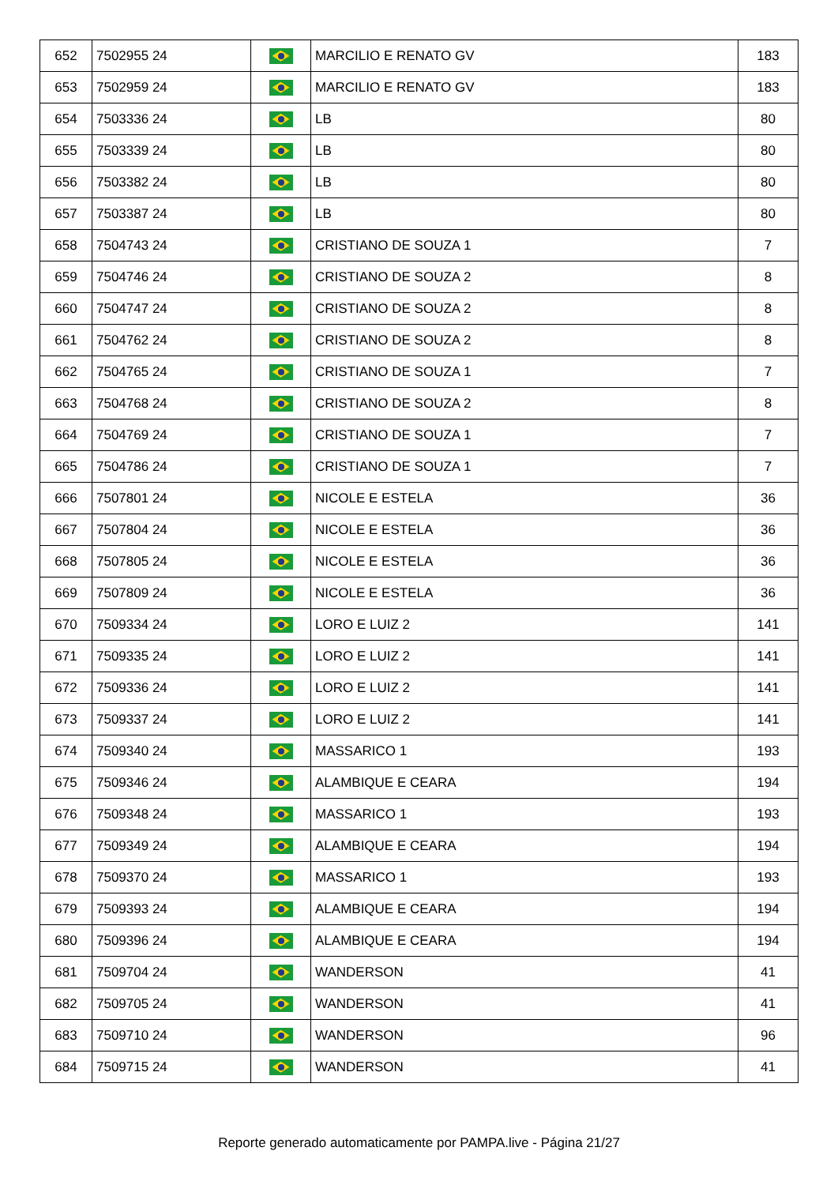| 652 | 7502955 24 | | MARCILIO E RENATO GV | 183 |
| 653 | 7502959 24 | | MARCILIO E RENATO GV | 183 |
| 654 | 7503336 24 | | LB | 80 |
| 655 | 7503339 24 | | LB | 80 |
| 656 | 7503382 24 | | LB | 80 |
| 657 | 7503387 24 | | LB | 80 |
| 658 | 7504743 24 | | CRISTIANO DE SOUZA 1 | 7 |
| 659 | 7504746 24 | | CRISTIANO DE SOUZA 2 | 8 |
| 660 | 7504747 24 | | CRISTIANO DE SOUZA 2 | 8 |
| 661 | 7504762 24 | | CRISTIANO DE SOUZA 2 | 8 |
| 662 | 7504765 24 | | CRISTIANO DE SOUZA 1 | 7 |
| 663 | 7504768 24 | | CRISTIANO DE SOUZA 2 | 8 |
| 664 | 7504769 24 | | CRISTIANO DE SOUZA 1 | 7 |
| 665 | 7504786 24 | | CRISTIANO DE SOUZA 1 | 7 |
| 666 | 7507801 24 | | NICOLE E ESTELA | 36 |
| 667 | 7507804 24 | | NICOLE E ESTELA | 36 |
| 668 | 7507805 24 | | NICOLE E ESTELA | 36 |
| 669 | 7507809 24 | | NICOLE E ESTELA | 36 |
| 670 | 7509334 24 | | LORO E LUIZ 2 | 141 |
| 671 | 7509335 24 | | LORO E LUIZ 2 | 141 |
| 672 | 7509336 24 | | LORO E LUIZ 2 | 141 |
| 673 | 7509337 24 | | LORO E LUIZ 2 | 141 |
| 674 | 7509340 24 | | MASSARICO 1 | 193 |
| 675 | 7509346 24 | | ALAMBIQUE E CEARA | 194 |
| 676 | 7509348 24 | | MASSARICO 1 | 193 |
| 677 | 7509349 24 | | ALAMBIQUE E CEARA | 194 |
| 678 | 7509370 24 | | MASSARICO 1 | 193 |
| 679 | 7509393 24 | | ALAMBIQUE E CEARA | 194 |
| 680 | 7509396 24 | | ALAMBIQUE E CEARA | 194 |
| 681 | 7509704 24 | | WANDERSON | 41 |
| 682 | 7509705 24 | | WANDERSON | 41 |
| 683 | 7509710 24 | | WANDERSON | 96 |
| 684 | 7509715 24 | | WANDERSON | 41 |
Reporte generado automaticamente por PAMPA.live - Página 21/27